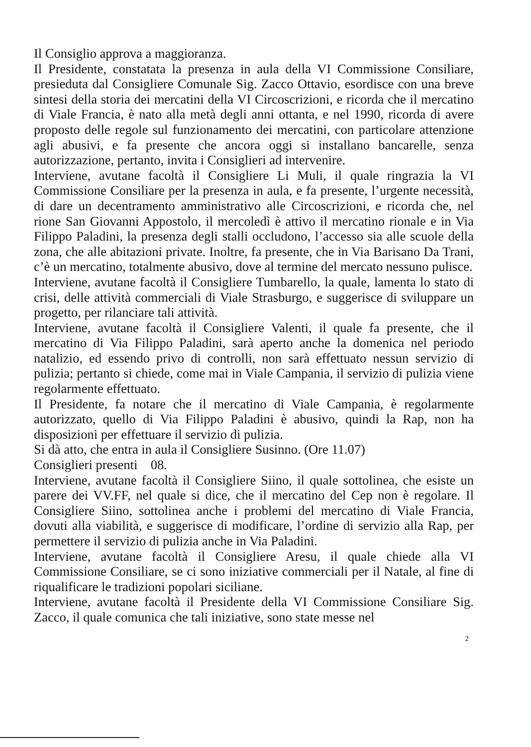Il Consiglio approva a maggioranza.
Il Presidente, constatata la presenza in aula della VI Commissione Consiliare, presieduta dal Consigliere Comunale Sig. Zacco Ottavio, esordisce con una breve sintesi della storia dei mercatini della VI Circoscrizioni, e ricorda che il mercatino di Viale Francia, è nato alla metà degli anni ottanta, e nel 1990, ricorda di avere proposto delle regole sul funzionamento dei mercatini, con particolare attenzione agli abusivi, e fa presente che ancora oggi si installano bancarelle, senza autorizzazione, pertanto, invita i Consiglieri ad intervenire.
Interviene, avutane facoltà il Consigliere Li Muli, il quale ringrazia la VI Commissione Consiliare per la presenza in aula, e fa presente, l’urgente necessità, di dare un decentramento amministrativo alle Circoscrizioni, e ricorda che, nel rione San Giovanni Appostolo, il mercoledì è attivo il mercatino rionale e in Via Filippo Paladini, la presenza degli stalli occludono, l’accesso sia alle scuole della zona, che alle abitazioni private. Inoltre, fa presente, che in Via Barisano Da Trani, c’è un mercatino, totalmente abusivo, dove al termine del mercato nessuno pulisce.
Interviene, avutane facoltà il Consigliere Tumbarello, la quale, lamenta lo stato di crisi, delle attività commerciali di Viale Strasburgo, e suggerisce di sviluppare un progetto, per rilanciare tali attività.
Interviene, avutane facoltà il Consigliere Valenti, il quale fa presente, che il mercatino di Via Filippo Paladini, sarà aperto anche la domenica nel periodo natalizio, ed essendo privo di controlli, non sarà effettuato nessun servizio di pulizia; pertanto si chiede, come mai in Viale Campania, il servizio di pulizia viene regolarmente effettuato.
Il Presidente, fa notare che il mercatino di Viale Campania, è regolarmente autorizzato, quello di Via Filippo Paladini è abusivo, quindi la Rap, non ha disposizioni per effettuare il servizio di pulizia.
Si dà atto, che entra in aula il Consigliere Susinno. (Ore 11.07)
Consiglieri presenti 08.
Interviene, avutane facoltà il Consigliere Siino, il quale sottolinea, che esiste un parere dei VV.FF, nel quale si dice, che il mercatino del Cep non è regolare. Il Consigliere Siino, sottolinea anche i problemi del mercatino di Viale Francia, dovuti alla viabilità, e suggerisce di modificare, l’ordine di servizio alla Rap, per permettere il servizio di pulizia anche in Via Paladini.
Interviene, avutane facoltà il Consigliere Aresu, il quale chiede alla VI Commissione Consiliare, se ci sono iniziative commerciali per il Natale, al fine di riqualificare le tradizioni popolari siciliane.
Interviene, avutane facoltà il Presidente della VI Commissione Consiliare Sig. Zacco, il quale comunica che tali iniziative, sono state messe nel
2